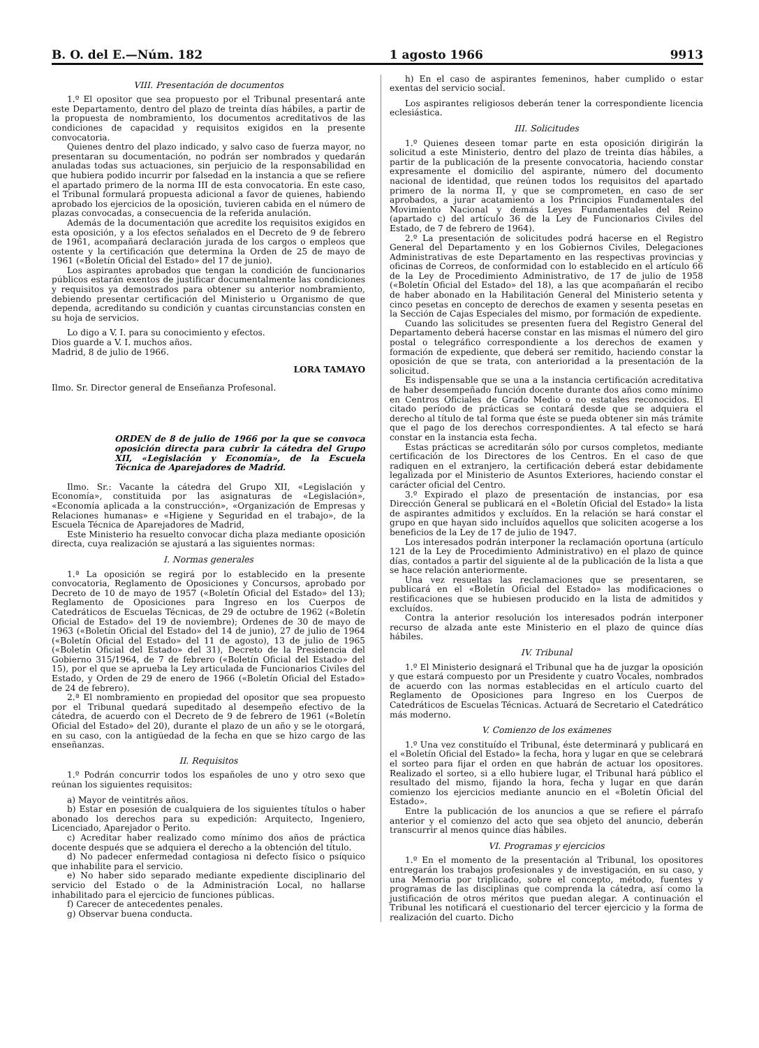B. O. del E.—Núm. 182 1 agosto 1966 9913
VIII. Presentación de documentos
1.º El opositor que sea propuesto por el Tribunal presentará ante este Departamento, dentro del plazo de treinta días hábiles, a partir de la propuesta de nombramiento, los documentos acreditativos de las condiciones de capacidad y requisitos exigidos en la presente convocatoria.
Quienes dentro del plazo indicado, y salvo caso de fuerza mayor, no presentaran su documentación, no podrán ser nombrados y quedarán anuladas todas sus actuaciones, sin perjuicio de la responsabilidad en que hubiera podido incurrir por falsedad en la instancia a que se refiere el apartado primero de la norma III de esta convocatoria. En este caso, el Tribunal formulará propuesta adicional a favor de quienes, habiendo aprobado los ejercicios de la oposición, tuvieren cabida en el número de plazas convocadas, a consecuencia de la referida anulación.
Además de la documentación que acredite los requisitos exigidos en esta oposición, y a los efectos señalados en el Decreto de 9 de febrero de 1961, acompañará declaración jurada de los cargos o empleos que ostente y la certificación que determina la Orden de 25 de mayo de 1961 («Boletín Oficial del Estado» del 17 de junio).
Los aspirantes aprobados que tengan la condición de funcionarios públicos estarán exentos de justificar documentalmente las condiciones y requisitos ya demostrados para obtener su anterior nombramiento, debiendo presentar certificación del Ministerio u Organismo de que dependa, acreditando su condición y cuantas circunstancias consten en su hoja de servicios.
Lo digo a V. I. para su conocimiento y efectos.
Dios guarde a V. I. muchos años.
Madrid, 8 de julio de 1966.
LORA TAMAYO
Ilmo. Sr. Director general de Enseñanza Profesonal.
ORDEN de 8 de julio de 1966 por la que se convoca oposición directa para cubrir la cátedra del Grupo XII, «Legislación y Economía», de la Escuela Técnica de Aparejadores de Madrid.
Ilmo. Sr.: Vacante la cátedra del Grupo XII, «Legislación y Economía», constituida por las asignaturas de «Legislación», «Economía aplicada a la construcción», «Organización de Empresas y Relaciones humanas» e «Higiene y Seguridad en el trabajo», de la Escuela Técnica de Aparejadores de Madrid,
Este Ministerio ha resuelto convocar dicha plaza mediante oposición directa, cuya realización se ajustará a las siguientes normas:
I. Normas generales
1.ª La oposición se regirá por lo establecido en la presente convocatoria, Reglamento de Oposiciones y Concursos, aprobado por Decreto de 10 de mayo de 1957 («Boletín Oficial del Estado» del 13); Reglamento de Oposiciones para Ingreso en los Cuerpos de Catedráticos de Escuelas Técnicas, de 29 de octubre de 1962 («Boletín Oficial de Estado» del 19 de noviembre); Ordenes de 30 de mayo de 1963 («Boletín Oficial del Estado» del 14 de junio), 27 de julio de 1964 («Boletín Oficial del Estado» del 11 de agosto), 13 de julio de 1965 («Boletín Oficial del Estado» del 31), Decreto de la Presidencia del Gobierno 315/1964, de 7 de febrero («Boletín Oficial del Estado» del 15), por el que se aprueba la Ley articulada de Funcionarios Civiles del Estado, y Orden de 29 de enero de 1966 («Boletín Oficial del Estado» de 24 de febrero).
2.ª El nombramiento en propiedad del opositor que sea propuesto por el Tribunal quedará supeditado al desempeño efectivo de la cátedra, de acuerdo con el Decreto de 9 de febrero de 1961 («Boletín Oficial del Estado» del 20), durante el plazo de un año y se le otorgará, en su caso, con la antigüedad de la fecha en que se hizo cargo de las enseñanzas.
II. Requisitos
1.º Podrán concurrir todos los españoles de uno y otro sexo que reúnan los siguientes requisitos:
a) Mayor de veintitrés años.
b) Estar en posesión de cualquiera de los siguientes títulos o haber abonado los derechos para su expedición: Arquitecto, Ingeniero, Licenciado, Aparejador o Perito.
c) Acreditar haber realizado como mínimo dos años de práctica docente después que se adquiera el derecho a la obtención del título.
d) No padecer enfermedad contagiosa ni defecto físico o psíquico que inhabilite para el servicio.
e) No haber sido separado mediante expediente disciplinario del servicio del Estado o de la Administración Local, no hallarse inhabilitado para el ejercicio de funciones públicas.
f) Carecer de antecedentes penales.
g) Observar buena conducta.
h) En el caso de aspirantes femeninos, haber cumplido o estar exentas del servicio social.
Los aspirantes religiosos deberán tener la correspondiente licencia eclesiástica.
III. Solicitudes
1.º Quienes deseen tomar parte en esta oposición dirigirán la solicitud a este Ministerio, dentro del plazo de treinta días hábiles, a partir de la publicación de la presente convocatoria, haciendo constar expresamente el domicilio del aspirante, número del documento nacional de identidad, que reúnen todos los requisitos del apartado primero de la norma II, y que se comprometen, en caso de ser aprobados, a jurar acatamiento a los Principios Fundamentales del Movimiento Nacional y demás Leyes Fundamentales del Reino (apartado c) del artículo 36 de la Ley de Funcionarios Civiles del Estado, de 7 de febrero de 1964).
2.º La presentación de solicitudes podrá hacerse en el Registro General del Departamento y en los Gobiernos Civiles, Delegaciones Administrativas de este Departamento en las respectivas provincias y oficinas de Correos, de conformidad con lo establecido en el artículo 66 de la Ley de Procedimiento Administrativo, de 17 de julio de 1958 («Boletín Oficial del Estado» del 18), a las que acompañarán el recibo de haber abonado en la Habilitación General del Ministerio setenta y cinco pesetas en concepto de derechos de examen y sesenta pesetas en la Sección de Cajas Especiales del mismo, por formación de expediente.
Cuando las solicitudes se presenten fuera del Registro General del Departamento deberá hacerse constar en las mismas el número del giro postal o telegráfico correspondiente a los derechos de examen y formación de expediente, que deberá ser remitido, haciendo constar la oposición de que se trata, con anterioridad a la presentación de la solicitud.
Es indispensable que se una a la instancia certificación acreditativa de haber desempeñado función docente durante dos años como mínimo en Centros Oficiales de Grado Medio o no estatales reconocidos. El citado período de prácticas se contará desde que se adquiera el derecho al título de tal forma que éste se pueda obtener sin más trámite que el pago de los derechos correspondientes. A tal efecto se hará constar en la instancia esta fecha.
Estas prácticas se acreditarán sólo por cursos completos, mediante certificación de los Directores de los Centros. En el caso de que radiquen en el extranjero, la certificación deberá estar debidamente legalizada por el Ministerio de Asuntos Exteriores, haciendo constar el carácter oficial del Centro.
3.º Expirado el plazo de presentación de instancias, por esa Dirección General se publicará en el «Boletín Oficial del Estado» la lista de aspirantes admitidos y excluídos. En la relación se hará constar el grupo en que hayan sido incluídos aquellos que soliciten acogerse a los beneficios de la Ley de 17 de julio de 1947.
Los interesados podrán interponer la reclamación oportuna (artículo 121 de la Ley de Procedimiento Administrativo) en el plazo de quince días, contados a partir del siguiente al de la publicación de la lista a que se hace relación anteriormente.
Una vez resueltas las reclamaciones que se presentaren, se publicará en el «Boletín Oficial del Estado» las modificaciones o restificaciones que se hubiesen producido en la lista de admitidos y excluídos.
Contra la anterior resolución los interesados podrán interponer recurso de alzada ante este Ministerio en el plazo de quince días hábiles.
IV. Tribunal
1.º El Ministerio designará el Tribunal que ha de juzgar la oposición y que estará compuesto por un Presidente y cuatro Vocales, nombrados de acuerdo con las normas establecidas en el artículo cuarto del Reglamento de Oposiciones para Ingreso en los Cuerpos de Catedráticos de Escuelas Técnicas. Actuará de Secretario el Catedrático más moderno.
V. Comienzo de los exámenes
1.º Una vez constituído el Tribunal, éste determinará y publicará en el «Boletín Oficial del Estado» la fecha, hora y lugar en que se celebrará el sorteo para fijar el orden en que habrán de actuar los opositores. Realizado el sorteo, si a ello hubiere lugar, el Tribunal hará público el resultado del mismo, fijando la hora, fecha y lugar en que darán comienzo los ejercicios mediante anuncio en el «Boletín Oficial del Estado».
Entre la publicación de los anuncios a que se refiere el párrafo anterior y el comienzo del acto que sea objeto del anuncio, deberán transcurrir al menos quince días hábiles.
VI. Programas y ejercicios
1.º En el momento de la presentación al Tribunal, los opositores entregarán los trabajos profesionales y de investigación, en su caso, y una Memoria por triplicado, sobre el concepto, método, fuentes y programas de las disciplinas que comprenda la cátedra, así como la justificación de otros méritos que puedan alegar. A continuación el Tribunal les notificará el cuestionario del tercer ejercicio y la forma de realización del cuarto. Dicho